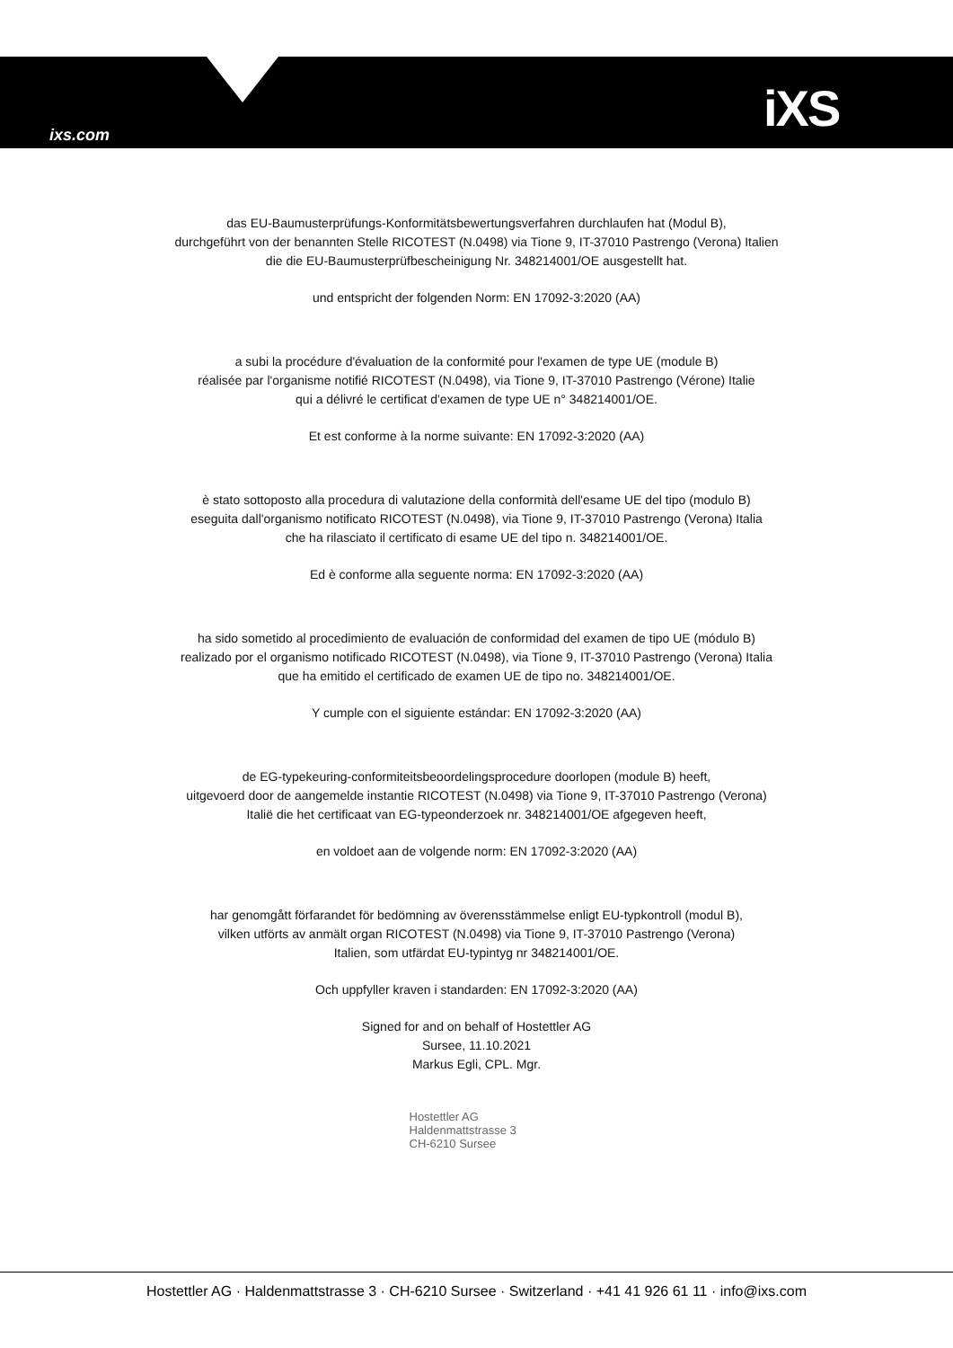ixs.com iXS
das EU-Baumusterprüfungs-Konformitätsbewertungsverfahren durchlaufen hat (Modul B),
durchgeführt von der benannten Stelle RICOTEST (N.0498) via Tione 9, IT-37010 Pastrengo (Verona) Italien
die die EU-Baumusterprüfbescheinigung Nr. 348214001/OE ausgestellt hat.
und entspricht der folgenden Norm: EN 17092-3:2020 (AA)
a subi la procédure d'évaluation de la conformité pour l'examen de type UE (module B)
réalisée par l'organisme notifié RICOTEST (N.0498), via Tione 9, IT-37010 Pastrengo (Vérone) Italie
qui a délivré le certificat d'examen de type UE n° 348214001/OE.
Et est conforme à la norme suivante: EN 17092-3:2020 (AA)
è stato sottoposto alla procedura di valutazione della conformità dell'esame UE del tipo (modulo B)
eseguita dall'organismo notificato RICOTEST (N.0498), via Tione 9, IT-37010 Pastrengo (Verona) Italia
che ha rilasciato il certificato di esame UE del tipo n. 348214001/OE.
Ed è conforme alla seguente norma: EN 17092-3:2020 (AA)
ha sido sometido al procedimiento de evaluación de conformidad del examen de tipo UE (módulo B)
realizado por el organismo notificado RICOTEST (N.0498), via Tione 9, IT-37010 Pastrengo (Verona) Italia
que ha emitido el certificado de examen UE de tipo no. 348214001/OE.
Y cumple con el siguiente estándar: EN 17092-3:2020 (AA)
de EG-typekeuring-conformiteitsbeoordelingsprocedure doorlopen (module B) heeft,
uitgevoerd door de aangemelde instantie RICOTEST (N.0498) via Tione 9, IT-37010 Pastrengo (Verona)
Italië die het certificaat van EG-typeonderzoek nr. 348214001/OE afgegeven heeft,
en voldoet aan de volgende norm: EN 17092-3:2020 (AA)
har genomgått förfarandet för bedömning av överensstämmelse enligt EU-typkontroll (modul B),
vilken utförts av anmält organ RICOTEST (N.0498) via Tione 9, IT-37010 Pastrengo (Verona)
Italien, som utfärdat EU-typintyg nr 348214001/OE.
Och uppfyller kraven i standarden: EN 17092-3:2020 (AA)
Signed for and on behalf of Hostettler AG
Sursee, 11.10.2021
Markus Egli, CPL. Mgr.
Hostettler AG
Haldenmattstrasse 3
CH-6210 Sursee
Hostettler AG · Haldenmattstrasse 3 · CH-6210 Sursee · Switzerland · +41 41 926 61 11 · info@ixs.com